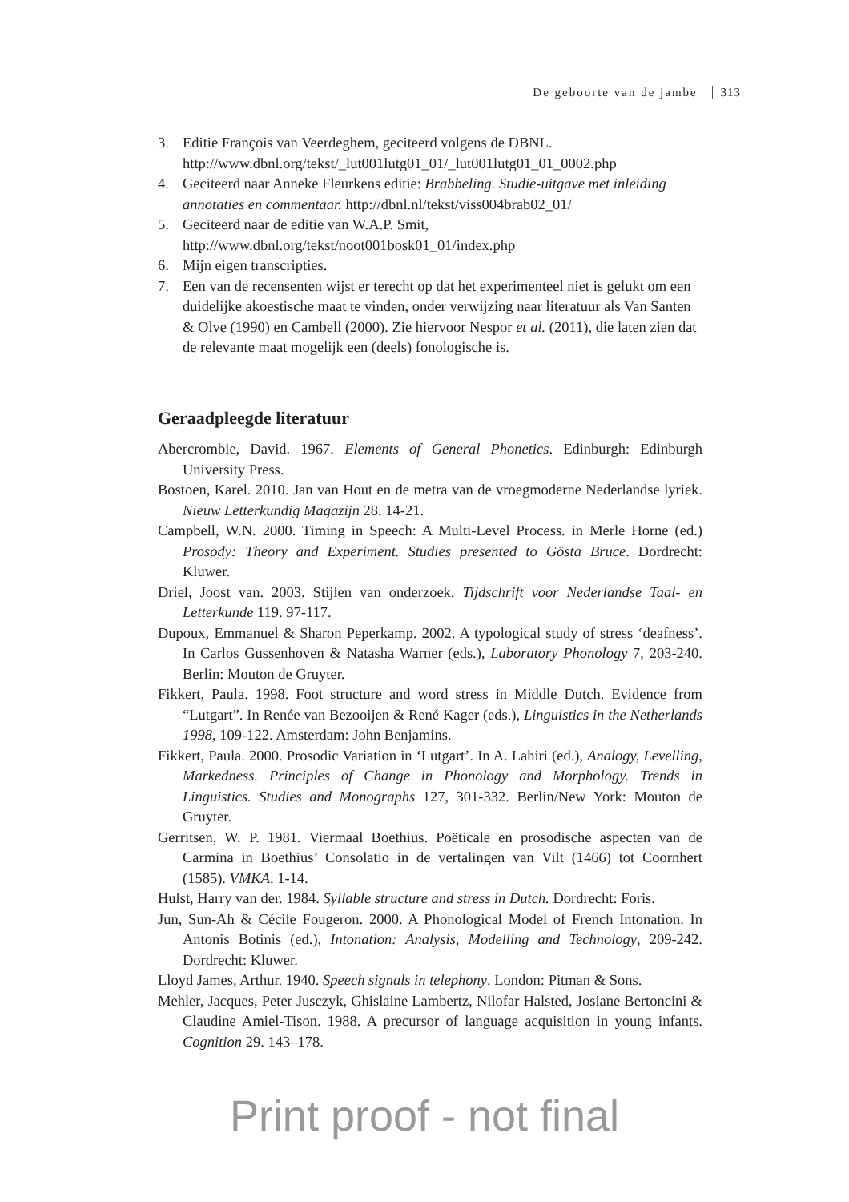De geboorte van de jambe 313
3. Editie François van Veerdeghem, geciteerd volgens de DBNL. http://www.dbnl.org/tekst/_lut001lutg01_01/_lut001lutg01_01_0002.php
4. Geciteerd naar Anneke Fleurkens editie: Brabbeling. Studie-uitgave met inleiding annotaties en commentaar. http://dbnl.nl/tekst/viss004brab02_01/
5. Geciteerd naar de editie van W.A.P. Smit,
http://www.dbnl.org/tekst/noot001bosk01_01/index.php
6. Mijn eigen transcripties.
7. Een van de recensenten wijst er terecht op dat het experimenteel niet is gelukt om een duidelijke akoestische maat te vinden, onder verwijzing naar literatuur als Van Santen & Olve (1990) en Cambell (2000). Zie hiervoor Nespor et al. (2011), die laten zien dat de relevante maat mogelijk een (deels) fonologische is.
Geraadpleegde literatuur
Abercrombie, David. 1967. Elements of General Phonetics. Edinburgh: Edinburgh University Press.
Bostoen, Karel. 2010. Jan van Hout en de metra van de vroegmoderne Nederlandse lyriek. Nieuw Letterkundig Magazijn 28. 14-21.
Campbell, W.N. 2000. Timing in Speech: A Multi-Level Process. in Merle Horne (ed.) Prosody: Theory and Experiment. Studies presented to Gösta Bruce. Dordrecht: Kluwer.
Driel, Joost van. 2003. Stijlen van onderzoek. Tijdschrift voor Nederlandse Taal- en Letterkunde 119. 97-117.
Dupoux, Emmanuel & Sharon Peperkamp. 2002. A typological study of stress ‘deafness’. In Carlos Gussenhoven & Natasha Warner (eds.), Laboratory Phonology 7, 203-240. Berlin: Mouton de Gruyter.
Fikkert, Paula. 1998. Foot structure and word stress in Middle Dutch. Evidence from “Lutgart”. In Renée van Bezooijen & René Kager (eds.), Linguistics in the Netherlands 1998, 109-122. Amsterdam: John Benjamins.
Fikkert, Paula. 2000. Prosodic Variation in ‘Lutgart’. In A. Lahiri (ed.), Analogy, Levelling, Markedness. Principles of Change in Phonology and Morphology. Trends in Linguistics. Studies and Monographs 127, 301-332. Berlin/New York: Mouton de Gruyter.
Gerritsen, W. P. 1981. Viermaal Boethius. Poëticale en prosodische aspecten van de Carmina in Boethius’ Consolatio in de vertalingen van Vilt (1466) tot Coornhert (1585). VMKA. 1-14.
Hulst, Harry van der. 1984. Syllable structure and stress in Dutch. Dordrecht: Foris.
Jun, Sun-Ah & Cécile Fougeron. 2000. A Phonological Model of French Intonation. In Antonis Botinis (ed.), Intonation: Analysis, Modelling and Technology, 209-242. Dordrecht: Kluwer.
Lloyd James, Arthur. 1940. Speech signals in telephony. London: Pitman & Sons.
Mehler, Jacques, Peter Jusczyk, Ghislaine Lambertz, Nilofar Halsted, Josiane Bertoncini & Claudine Amiel-Tison. 1988. A precursor of language acquisition in young infants. Cognition 29. 143–178.
Print proof - not final